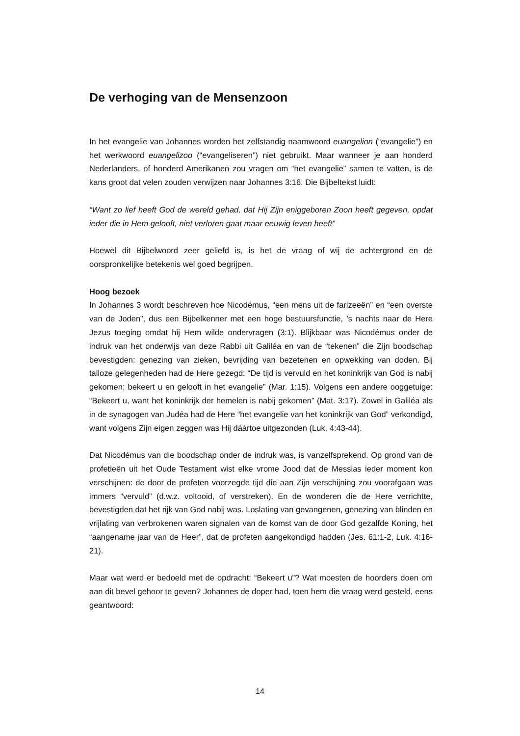De verhoging van de Mensenzoon
In het evangelie van Johannes worden het zelfstandig naamwoord euangelion (“evangelie”) en het werkwoord euangelizoo (“evangeliseren”) niet gebruikt. Maar wanneer je aan honderd Nederlanders, of honderd Amerikanen zou vragen om “het evangelie” samen te vatten, is de kans groot dat velen zouden verwijzen naar Johannes 3:16. Die Bijbeltekst luidt:
“Want zo lief heeft God de wereld gehad, dat Hij Zijn eniggeboren Zoon heeft gegeven, opdat ieder die in Hem gelooft, niet verloren gaat maar eeuwig leven heeft”
Hoewel dit Bijbelwoord zeer geliefd is, is het de vraag of wij de achtergrond en de oorspronkelijke betekenis wel goed begrijpen.
Hoog bezoek
In Johannes 3 wordt beschreven hoe Nicodémus, “een mens uit de farizeeën” en “een overste van de Joden”, dus een Bijbelkenner met een hoge bestuursfunctie, ’s nachts naar de Here Jezus toeging omdat hij Hem wilde ondervragen (3:1). Blijkbaar was Nicodémus onder de indruk van het onderwijs van deze Rabbi uit Galiléa en van de “tekenen” die Zijn boodschap bevestigden: genezing van zieken, bevrijding van bezetenen en opwekking van doden. Bij talloze gelegenheden had de Here gezegd: “De tijd is vervuld en het koninkrijk van God is nabij gekomen; bekeert u en gelooft in het evangelie” (Mar. 1:15). Volgens een andere ooggetuige: “Bekeert u, want het koninkrijk der hemelen is nabij gekomen” (Mat. 3:17). Zowel in Galiléa als in de synagogen van Judéa had de Here “het evangelie van het koninkrijk van God” verkondigd, want volgens Zijn eigen zeggen was Hij dáártoe uitgezonden (Luk. 4:43-44).
Dat Nicodémus van die boodschap onder de indruk was, is vanzelfsprekend. Op grond van de profetieën uit het Oude Testament wist elke vrome Jood dat de Messias ieder moment kon verschijnen: de door de profeten voorzegde tijd die aan Zijn verschijning zou voorafgaan was immers “vervuld” (d.w.z. voltooid, of verstreken). En de wonderen die de Here verrichtte, bevestigden dat het rijk van God nabij was. Loslating van gevangenen, genezing van blinden en vrijlating van verbrokenen waren signalen van de komst van de door God gezalfde Koning, het “aangename jaar van de Heer”, dat de profeten aangekondigd hadden (Jes. 61:1-2, Luk. 4:16-21).
Maar wat werd er bedoeld met de opdracht: “Bekeert u”? Wat moesten de hoorders doen om aan dit bevel gehoor te geven? Johannes de doper had, toen hem die vraag werd gesteld, eens geantwoord:
14